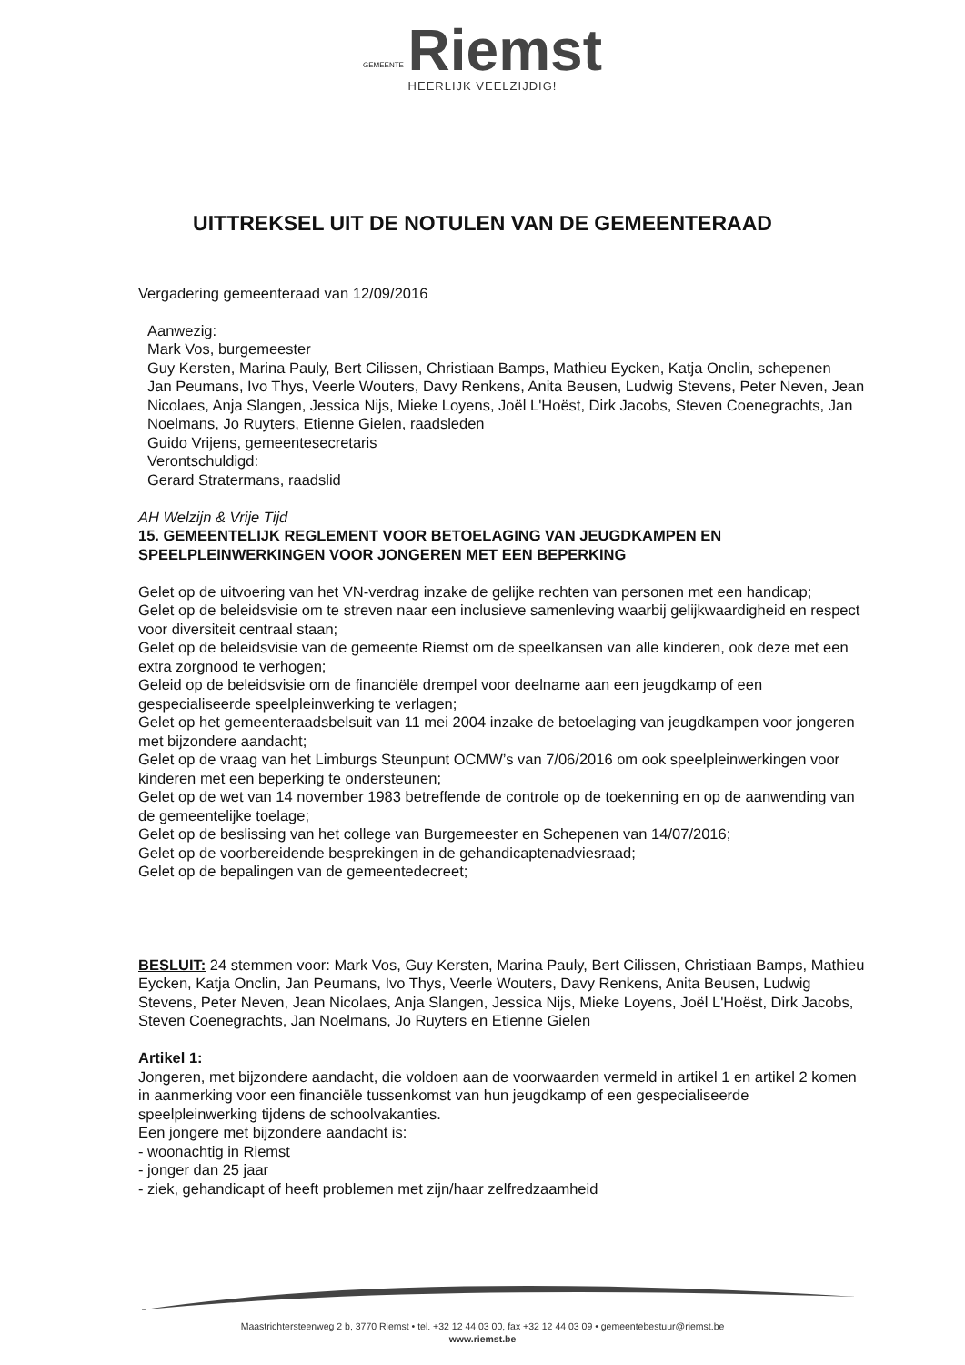GEMEENTE Riemst
HEERLIJK VEELZIJDIG!
UITTREKSEL UIT DE NOTULEN VAN DE GEMEENTERAAD
Vergadering gemeenteraad van 12/09/2016
Aanwezig:
Mark Vos, burgemeester
Guy Kersten, Marina Pauly, Bert Cilissen, Christiaan Bamps, Mathieu Eycken, Katja Onclin, schepenen
Jan Peumans, Ivo Thys, Veerle Wouters, Davy Renkens, Anita Beusen, Ludwig Stevens, Peter Neven, Jean Nicolaes, Anja Slangen, Jessica Nijs, Mieke Loyens, Joël L'Hoëst, Dirk Jacobs, Steven Coenegrachts, Jan Noelmans, Jo Ruyters, Etienne Gielen, raadsleden
Guido Vrijens, gemeentesecretaris
Verontschuldigd:
Gerard Stratermans, raadslid
AH Welzijn & Vrije Tijd
15. GEMEENTELIJK REGLEMENT VOOR BETOELAGING VAN JEUGDKAMPEN EN SPEELPLEINWERKINGEN VOOR JONGEREN MET EEN BEPERKING
Gelet op de uitvoering van het VN-verdrag inzake de gelijke rechten van personen met een handicap;
Gelet op de beleidsvisie om te streven naar een inclusieve samenleving waarbij gelijkwaardigheid en respect voor diversiteit centraal staan;
Gelet op de beleidsvisie van de gemeente Riemst om de speelkansen van alle kinderen, ook deze met een extra zorgnood te verhogen;
Geleid op de beleidsvisie om de financiële drempel voor deelname aan een jeugdkamp of een gespecialiseerde speelpleinwerking te verlagen;
Gelet op het gemeenteraadsbelsuit van 11 mei 2004 inzake de betoelaging van jeugdkampen voor jongeren met bijzondere aandacht;
Gelet op de vraag van het Limburgs Steunpunt OCMW’s van 7/06/2016 om ook speelpleinwerkingen voor kinderen met een beperking te ondersteunen;
Gelet op de wet van 14 november 1983 betreffende de controle op de toekenning en op de aanwending van de gemeentelijke toelage;
Gelet op de beslissing van het college van Burgemeester en Schepenen van 14/07/2016;
Gelet op de voorbereidende besprekingen in de gehandicaptenadviesraad;
Gelet op de bepalingen van de gemeentedecreet;
BESLUIT: 24 stemmen voor: Mark Vos, Guy Kersten, Marina Pauly, Bert Cilissen, Christiaan Bamps, Mathieu Eycken, Katja Onclin, Jan Peumans, Ivo Thys, Veerle Wouters, Davy Renkens, Anita Beusen, Ludwig Stevens, Peter Neven, Jean Nicolaes, Anja Slangen, Jessica Nijs, Mieke Loyens, Joël L'Hoëst, Dirk Jacobs, Steven Coenegrachts, Jan Noelmans, Jo Ruyters en Etienne Gielen
Artikel 1:
Jongeren, met bijzondere aandacht, die voldoen aan de voorwaarden vermeld in artikel 1 en artikel 2 komen in aanmerking voor een financiële tussenkomst van hun jeugdkamp of een gespecialiseerde speelpleinwerking tijdens de schoolvakanties.
Een jongere met bijzondere aandacht is:
- woonachtig in Riemst
- jonger dan 25 jaar
- ziek, gehandicapt of heeft problemen met zijn/haar zelfredzaamheid
Maastrichtersteenweg 2 b, 3770 Riemst • tel. +32 12 44 03 00, fax +32 12 44 03 09 • gemeentebestuur@riemst.be
www.riemst.be